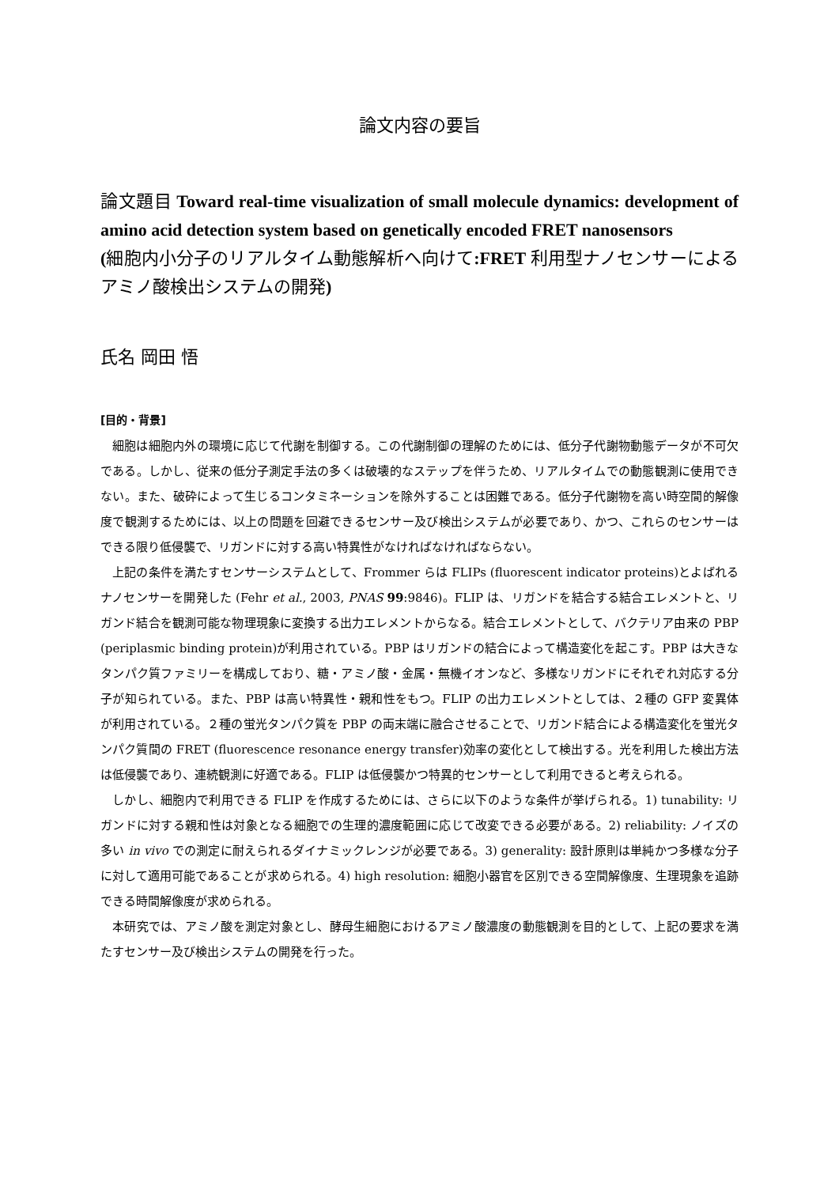論文内容の要旨
論文題目 Toward real-time visualization of small molecule dynamics: development of amino acid detection system based on genetically encoded FRET nanosensors
(細胞内小分子のリアルタイム動態解析へ向けて:FRET 利用型ナノセンサーによるアミノ酸検出システムの開発)
氏名 岡田 悟
[目的・背景]
細胞は細胞内外の環境に応じて代謝を制御する。この代謝制御の理解のためには、低分子代謝物動態データが不可欠である。しかし、従来の低分子測定手法の多くは破壊的なステップを伴うため、リアルタイムでの動態観測に使用できない。また、破砕によって生じるコンタミネーションを除外することは困難である。低分子代謝物を高い時空間的解像度で観測するためには、以上の問題を回避できるセンサー及び検出システムが必要であり、かつ、これらのセンサーはできる限り低侵襲で、リガンドに対する高い特異性がなければなければならない。
上記の条件を満たすセンサーシステムとして、Frommer らは FLIPs (fluorescent indicator proteins)とよばれるナノセンサーを開発した (Fehr et al., 2003, PNAS 99:9846)。FLIP は、リガンドを結合する結合エレメントと、リガンド結合を観測可能な物理現象に変換する出力エレメントからなる。結合エレメントとして、バクテリア由来の PBP (periplasmic binding protein)が利用されている。PBP はリガンドの結合によって構造変化を起こす。PBP は大きなタンパク質ファミリーを構成しており、糖・アミノ酸・金属・無機イオンなど、多様なリガンドにそれぞれ対応する分子が知られている。また、PBP は高い特異性・親和性をもつ。FLIP の出力エレメントとしては、２種の GFP 変異体が利用されている。２種の蛍光タンパク質を PBP の両末端に融合させることで、リガンド結合による構造変化を蛍光タンパク質間の FRET (fluorescence resonance energy transfer)効率の変化として検出する。光を利用した検出方法は低侵襲であり、連続観測に好適である。FLIP は低侵襲かつ特異的センサーとして利用できると考えられる。
しかし、細胞内で利用できる FLIP を作成するためには、さらに以下のような条件が挙げられる。1) tunability: リガンドに対する親和性は対象となる細胞での生理的濃度範囲に応じて改変できる必要がある。2) reliability: ノイズの多い in vivo での測定に耐えられるダイナミックレンジが必要である。3) generality: 設計原則は単純かつ多様な分子に対して適用可能であることが求められる。4) high resolution: 細胞小器官を区別できる空間解像度、生理現象を追跡できる時間解像度が求められる。
本研究では、アミノ酸を測定対象とし、酵母生細胞におけるアミノ酸濃度の動態観測を目的として、上記の要求を満たすセンサー及び検出システムの開発を行った。